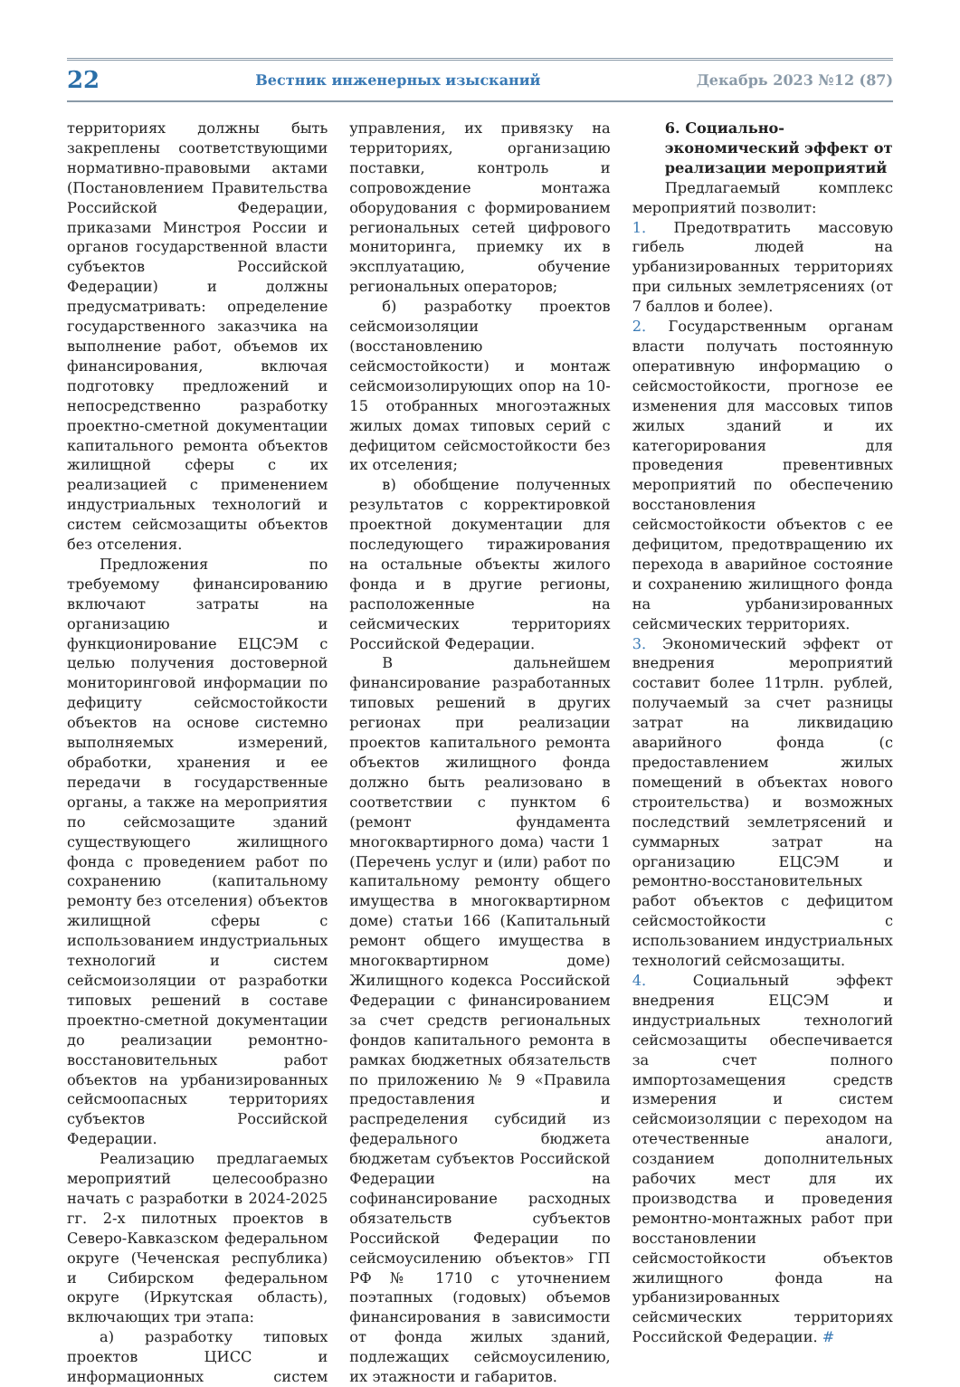22 Вестник инженерных изысканий Декабрь 2023 №12 (87)
территориях должны быть закреплены соответствующими нормативно-правовыми актами (Постановлением Правительства Российской Федерации, приказами Минстроя России и органов государственной власти субъектов Российской Федерации) и должны предусматривать: определение государственного заказчика на выполнение работ, объемов их финансирования, включая подготовку предложений и непосредственно разработку проектно-сметной документации капитального ремонта объектов жилищной сферы с их реализацией с применением индустриальных технологий и систем сейсмозащиты объектов без отселения.
Предложения по требуемому финансированию включают затраты на организацию и функционирование ЕЦСЭМ с целью получения достоверной мониторинговой информации по дефициту сейсмостойкости объектов на основе системно выполняемых измерений, обработки, хранения и ее передачи в государственные органы, а также на мероприятия по сейсмозащите зданий существующего жилищного фонда с проведением работ по сохранению (капитальному ремонту без отселения) объектов жилищной сферы с использованием индустриальных технологий и систем сейсмоизоляции от разработки типовых решений в составе проектно-сметной документации до реализации ремонтно-восстановительных работ объектов на урбанизированных сейсмоопасных территориях субъектов Российской Федерации.
Реализацию предлагаемых мероприятий целесообразно начать с разработки в 2024-2025 гг. 2-х пилотных проектов в Северо-Кавказском федеральном округе (Чеченская республика) и Сибирском федеральном округе (Иркутская область), включающих три этапа:
а) разработку типовых проектов ЦИСС и информационных систем управления, их привязку на территориях, организацию поставки, контроль и сопровождение монтажа оборудования с формированием региональных сетей цифрового мониторинга, приемку их в эксплуатацию, обучение региональных операторов;
б) разработку проектов сейсмоизоляции (восстановлению сейсмостойкости) и монтаж сейсмоизолирующих опор на 10-15 отобранных многоэтажных жилых домах типовых серий с дефицитом сейсмостойкости без их отселения;
в) обобщение полученных результатов с корректировкой проектной документации для последующего тиражирования на остальные объекты жилого фонда и в другие регионы, расположенные на сейсмических территориях Российской Федерации.
В дальнейшем финансирование разработанных типовых решений в других регионах при реализации проектов капитального ремонта объектов жилищного фонда должно быть реализовано в соответствии с пунктом 6 (ремонт фундамента многоквартирного дома) части 1 (Перечень услуг и (или) работ по капитальному ремонту общего имущества в многоквартирном доме) статьи 166 (Капитальный ремонт общего имущества в многоквартирном доме) Жилищного кодекса Российской Федерации с финансированием за счет средств региональных фондов капитального ремонта в рамках бюджетных обязательств по приложению № 9 «Правила предоставления и распределения субсидий из федерального бюджета бюджетам субъектов Российской Федерации на софинансирование расходных обязательств субъектов Российской Федерации по сейсмоусилению объектов» ГП РФ № 1710 с уточнением поэтапных (годовых) объемов финансирования в зависимости от фонда жилых зданий, подлежащих сейсмоусилению, их этажности и габаритов.
6. Социально-экономический эффект от реализации мероприятий
Предлагаемый комплекс мероприятий позволит:
1. Предотвратить массовую гибель людей на урбанизированных территориях при сильных землетрясениях (от 7 баллов и более).
2. Государственным органам власти получать постоянную оперативную информацию о сейсмостойкости, прогнозе ее изменения для массовых типов жилых зданий и их категорирования для проведения превентивных мероприятий по обеспечению восстановления сейсмостойкости объектов с ее дефицитом, предотвращению их перехода в аварийное состояние и сохранению жилищного фонда на урбанизированных сейсмических территориях.
3. Экономический эффект от внедрения мероприятий составит более 11трлн. рублей, получаемый за счет разницы затрат на ликвидацию аварийного фонда (с предоставлением жилых помещений в объектах нового строительства) и возможных последствий землетрясений и суммарных затрат на организацию ЕЦСЭМ и ремонтно-восстановительных работ объектов с дефицитом сейсмостойкости с использованием индустриальных технологий сейсмозащиты.
4. Социальный эффект внедрения ЕЦСЭМ и индустриальных технологий сейсмозащиты обеспечивается за счет полного импортозамещения средств измерения и систем сейсмоизоляции с переходом на отечественные аналоги, созданием дополнительных рабочих мест для их производства и проведения ремонтно-монтажных работ при восстановлении сейсмостойкости объектов жилищного фонда на урбанизированных сейсмических территориях Российской Федерации. #